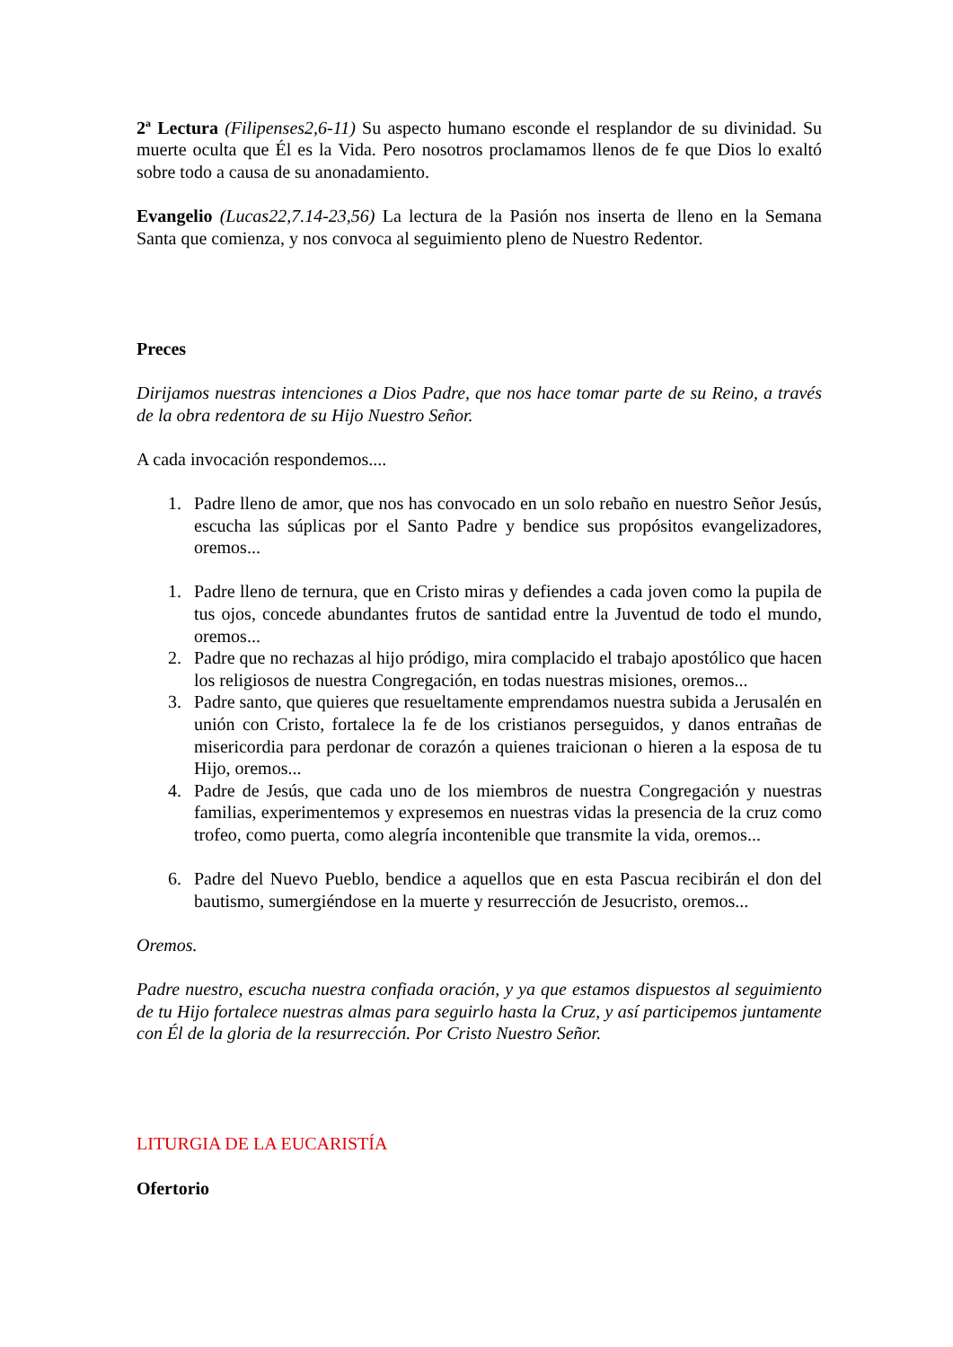2<sup>a</sup> Lectura (Filipenses2,6-11) Su aspecto humano esconde el resplandor de su divinidad. Su muerte oculta que Él es la Vida. Pero nosotros proclamamos llenos de fe que Dios lo exaltó sobre todo a causa de su anonadamiento.
Evangelio (Lucas22,7.14-23,56) La lectura de la Pasión nos inserta de lleno en la Semana Santa que comienza, y nos convoca al seguimiento pleno de Nuestro Redentor.
Preces
Dirijamos nuestras intenciones a Dios Padre, que nos hace tomar parte de su Reino, a través de la obra redentora de su Hijo Nuestro Señor.
A cada invocación respondemos....
1. Padre lleno de amor, que nos has convocado en un solo rebaño en nuestro Señor Jesús, escucha las súplicas por el Santo Padre y bendice sus propósitos evangelizadores, oremos...
1. Padre lleno de ternura, que en Cristo miras y defiendes a cada joven como la pupila de tus ojos, concede abundantes frutos de santidad entre la Juventud de todo el mundo, oremos...
2. Padre que no rechazas al hijo pródigo, mira complacido el trabajo apostólico que hacen los religiosos de nuestra Congregación, en todas nuestras misiones, oremos...
3. Padre santo, que quieres que resueltamente emprendamos nuestra subida a Jerusalén en unión con Cristo, fortalece la fe de los cristianos perseguidos, y danos entrañas de misericordia para perdonar de corazón a quienes traicionan o hieren a la esposa de tu Hijo, oremos...
4. Padre de Jesús, que cada uno de los miembros de nuestra Congregación y nuestras familias, experimentemos y expresemos en nuestras vidas la presencia de la cruz como trofeo, como puerta, como alegría incontenible que transmite la vida, oremos...
6. Padre del Nuevo Pueblo, bendice a aquellos que en esta Pascua recibirán el don del bautismo, sumergiéndose en la muerte y resurrección de Jesucristo, oremos...
Oremos.
Padre nuestro, escucha nuestra confiada oración, y ya que estamos dispuestos al seguimiento de tu Hijo fortalece nuestras almas para seguirlo hasta la Cruz, y así participemos juntamente con Él de la gloria de la resurrección. Por Cristo Nuestro Señor.
LITURGIA DE LA EUCARISTÍA
Ofertorio